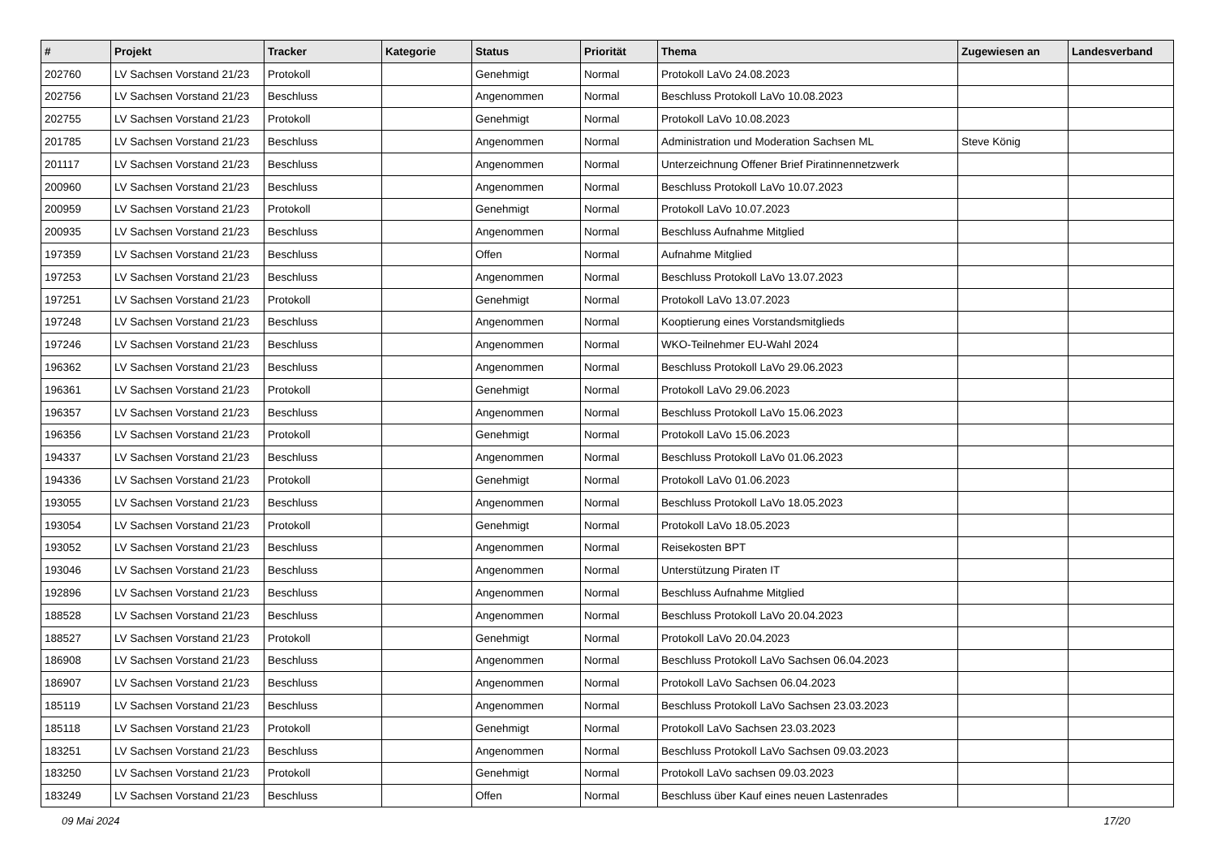| # | Projekt | Tracker | Kategorie | Status | Priorität | Thema | Zugewiesen an | Landesverband |
| --- | --- | --- | --- | --- | --- | --- | --- | --- |
| 202760 | LV Sachsen Vorstand 21/23 | Protokoll | | Genehmigt | Normal | Protokoll LaVo 24.08.2023 | | |
| 202756 | LV Sachsen Vorstand 21/23 | Beschluss | | Angenommen | Normal | Beschluss Protokoll LaVo 10.08.2023 | | |
| 202755 | LV Sachsen Vorstand 21/23 | Protokoll | | Genehmigt | Normal | Protokoll LaVo 10.08.2023 | | |
| 201785 | LV Sachsen Vorstand 21/23 | Beschluss | | Angenommen | Normal | Administration und Moderation Sachsen ML | Steve König | |
| 201117 | LV Sachsen Vorstand 21/23 | Beschluss | | Angenommen | Normal | Unterzeichnung Offener Brief Piratinnennetzwerk | | |
| 200960 | LV Sachsen Vorstand 21/23 | Beschluss | | Angenommen | Normal | Beschluss Protokoll LaVo 10.07.2023 | | |
| 200959 | LV Sachsen Vorstand 21/23 | Protokoll | | Genehmigt | Normal | Protokoll LaVo 10.07.2023 | | |
| 200935 | LV Sachsen Vorstand 21/23 | Beschluss | | Angenommen | Normal | Beschluss Aufnahme Mitglied | | |
| 197359 | LV Sachsen Vorstand 21/23 | Beschluss | | Offen | Normal | Aufnahme Mitglied | | |
| 197253 | LV Sachsen Vorstand 21/23 | Beschluss | | Angenommen | Normal | Beschluss Protokoll LaVo 13.07.2023 | | |
| 197251 | LV Sachsen Vorstand 21/23 | Protokoll | | Genehmigt | Normal | Protokoll LaVo 13.07.2023 | | |
| 197248 | LV Sachsen Vorstand 21/23 | Beschluss | | Angenommen | Normal | Kooptierung eines Vorstandsmitglieds | | |
| 197246 | LV Sachsen Vorstand 21/23 | Beschluss | | Angenommen | Normal | WKO-Teilnehmer EU-Wahl 2024 | | |
| 196362 | LV Sachsen Vorstand 21/23 | Beschluss | | Angenommen | Normal | Beschluss Protokoll LaVo 29.06.2023 | | |
| 196361 | LV Sachsen Vorstand 21/23 | Protokoll | | Genehmigt | Normal | Protokoll LaVo 29.06.2023 | | |
| 196357 | LV Sachsen Vorstand 21/23 | Beschluss | | Angenommen | Normal | Beschluss Protokoll LaVo 15.06.2023 | | |
| 196356 | LV Sachsen Vorstand 21/23 | Protokoll | | Genehmigt | Normal | Protokoll LaVo 15.06.2023 | | |
| 194337 | LV Sachsen Vorstand 21/23 | Beschluss | | Angenommen | Normal | Beschluss Protokoll LaVo 01.06.2023 | | |
| 194336 | LV Sachsen Vorstand 21/23 | Protokoll | | Genehmigt | Normal | Protokoll LaVo 01.06.2023 | | |
| 193055 | LV Sachsen Vorstand 21/23 | Beschluss | | Angenommen | Normal | Beschluss Protokoll LaVo 18.05.2023 | | |
| 193054 | LV Sachsen Vorstand 21/23 | Protokoll | | Genehmigt | Normal | Protokoll LaVo 18.05.2023 | | |
| 193052 | LV Sachsen Vorstand 21/23 | Beschluss | | Angenommen | Normal | Reisekosten BPT | | |
| 193046 | LV Sachsen Vorstand 21/23 | Beschluss | | Angenommen | Normal | Unterstützung Piraten IT | | |
| 192896 | LV Sachsen Vorstand 21/23 | Beschluss | | Angenommen | Normal | Beschluss Aufnahme Mitglied | | |
| 188528 | LV Sachsen Vorstand 21/23 | Beschluss | | Angenommen | Normal | Beschluss Protokoll LaVo 20.04.2023 | | |
| 188527 | LV Sachsen Vorstand 21/23 | Protokoll | | Genehmigt | Normal | Protokoll LaVo 20.04.2023 | | |
| 186908 | LV Sachsen Vorstand 21/23 | Beschluss | | Angenommen | Normal | Beschluss Protokoll LaVo Sachsen 06.04.2023 | | |
| 186907 | LV Sachsen Vorstand 21/23 | Beschluss | | Angenommen | Normal | Protokoll LaVo Sachsen 06.04.2023 | | |
| 185119 | LV Sachsen Vorstand 21/23 | Beschluss | | Angenommen | Normal | Beschluss Protokoll LaVo Sachsen 23.03.2023 | | |
| 185118 | LV Sachsen Vorstand 21/23 | Protokoll | | Genehmigt | Normal | Protokoll LaVo Sachsen 23.03.2023 | | |
| 183251 | LV Sachsen Vorstand 21/23 | Beschluss | | Angenommen | Normal | Beschluss Protokoll LaVo Sachsen 09.03.2023 | | |
| 183250 | LV Sachsen Vorstand 21/23 | Protokoll | | Genehmigt | Normal | Protokoll LaVo sachsen 09.03.2023 | | |
| 183249 | LV Sachsen Vorstand 21/23 | Beschluss | | Offen | Normal | Beschluss über Kauf eines neuen Lastenrades | | |
09 Mai 2024 17/20